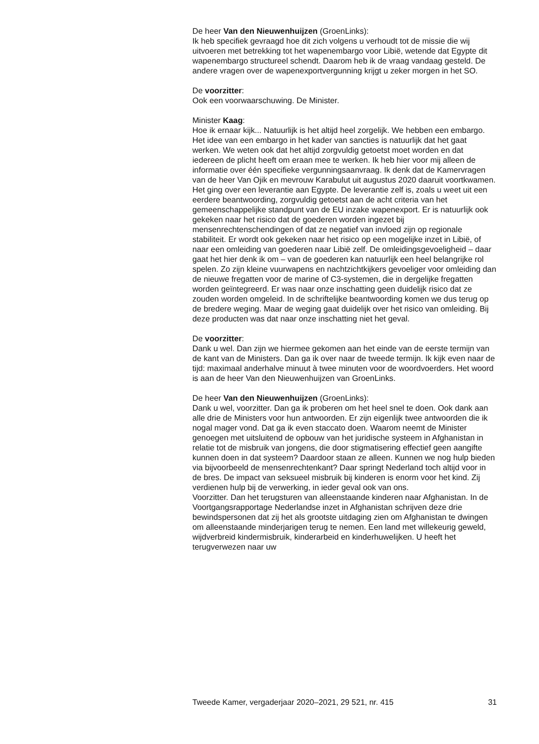De heer Van den Nieuwenhuijzen (GroenLinks):
Ik heb specifiek gevraagd hoe dit zich volgens u verhoudt tot de missie die wij uitvoeren met betrekking tot het wapenembargo voor Libië, wetende dat Egypte dit wapenembargo structureel schendt. Daarom heb ik de vraag vandaag gesteld. De andere vragen over de wapenexportvergunning krijgt u zeker morgen in het SO.
De voorzitter:
Ook een voorwaarschuwing. De Minister.
Minister Kaag:
Hoe ik ernaar kijk... Natuurlijk is het altijd heel zorgelijk. We hebben een embargo. Het idee van een embargo in het kader van sancties is natuurlijk dat het gaat werken. We weten ook dat het altijd zorgvuldig getoetst moet worden en dat iedereen de plicht heeft om eraan mee te werken. Ik heb hier voor mij alleen de informatie over één specifieke vergunningsaanvraag. Ik denk dat de Kamervragen van de heer Van Ojik en mevrouw Karabulut uit augustus 2020 daaruit voortkwamen. Het ging over een leverantie aan Egypte. De leverantie zelf is, zoals u weet uit een eerdere beantwoording, zorgvuldig getoetst aan de acht criteria van het gemeenschappelijke standpunt van de EU inzake wapenexport. Er is natuurlijk ook gekeken naar het risico dat de goederen worden ingezet bij mensenrechtenschendingen of dat ze negatief van invloed zijn op regionale stabiliteit. Er wordt ook gekeken naar het risico op een mogelijke inzet in Libië, of naar een omleiding van goederen naar Libië zelf. De omleidingsgevoeligheid – daar gaat het hier denk ik om – van de goederen kan natuurlijk een heel belangrijke rol spelen. Zo zijn kleine vuurwapens en nachtzichtkijkers gevoeliger voor omleiding dan de nieuwe fregatten voor de marine of C3-systemen, die in dergelijke fregatten worden geïntegreerd. Er was naar onze inschatting geen duidelijk risico dat ze zouden worden omgeleid. In de schriftelijke beantwoording komen we dus terug op de bredere weging. Maar de weging gaat duidelijk over het risico van omleiding. Bij deze producten was dat naar onze inschatting niet het geval.
De voorzitter:
Dank u wel. Dan zijn we hiermee gekomen aan het einde van de eerste termijn van de kant van de Ministers. Dan ga ik over naar de tweede termijn. Ik kijk even naar de tijd: maximaal anderhalve minuut à twee minuten voor de woordvoerders. Het woord is aan de heer Van den Nieuwenhuijzen van GroenLinks.
De heer Van den Nieuwenhuijzen (GroenLinks):
Dank u wel, voorzitter. Dan ga ik proberen om het heel snel te doen. Ook dank aan alle drie de Ministers voor hun antwoorden. Er zijn eigenlijk twee antwoorden die ik nogal mager vond. Dat ga ik even staccato doen. Waarom neemt de Minister genoegen met uitsluitend de opbouw van het juridische systeem in Afghanistan in relatie tot de misbruik van jongens, die door stigmatisering effectief geen aangifte kunnen doen in dat systeem? Daardoor staan ze alleen. Kunnen we nog hulp bieden via bijvoorbeeld de mensenrechtenkant? Daar springt Nederland toch altijd voor in de bres. De impact van seksueel misbruik bij kinderen is enorm voor het kind. Zij verdienen hulp bij de verwerking, in ieder geval ook van ons.
Voorzitter. Dan het terugsturen van alleenstaande kinderen naar Afghanistan. In de Voortgangsrapportage Nederlandse inzet in Afghanistan schrijven deze drie bewindspersonen dat zij het als grootste uitdaging zien om Afghanistan te dwingen om alleenstaande minderjarigen terug te nemen. Een land met willekeurig geweld, wijdverbreid kindermisbruik, kinderarbeid en kinderhuwelijken. U heeft het terugverwezen naar uw
Tweede Kamer, vergaderjaar 2020–2021, 29 521, nr. 415 31